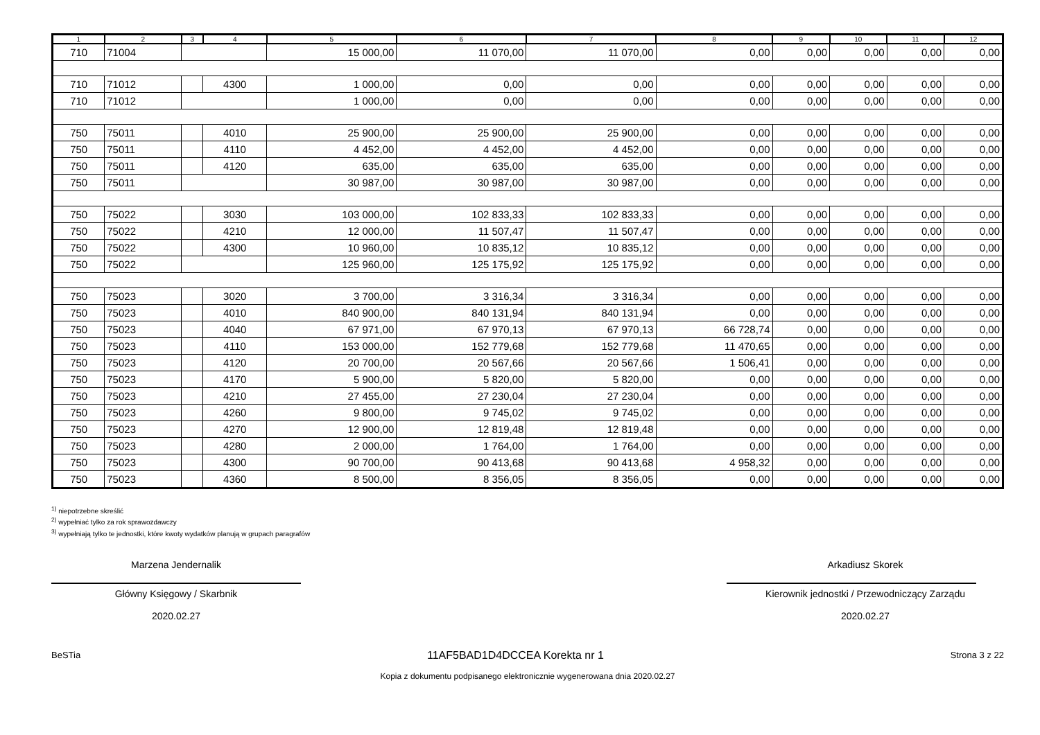| 1 | 2 | 3 | 4 | 5 | 6 | 7 | 8 | 9 | 10 | 11 | 12 |
| --- | --- | --- | --- | --- | --- | --- | --- | --- | --- | --- | --- |
| 710 | 71004 | | | 15 000,00 | 11 070,00 | 11 070,00 | 0,00 | 0,00 | 0,00 | 0,00 | 0,00 |
| 710 | 71012 | | 4300 | 1 000,00 | 0,00 | 0,00 | 0,00 | 0,00 | 0,00 | 0,00 | 0,00 |
| 710 | 71012 | | | 1 000,00 | 0,00 | 0,00 | 0,00 | 0,00 | 0,00 | 0,00 | 0,00 |
| 750 | 75011 | | 4010 | 25 900,00 | 25 900,00 | 25 900,00 | 0,00 | 0,00 | 0,00 | 0,00 | 0,00 |
| 750 | 75011 | | 4110 | 4 452,00 | 4 452,00 | 4 452,00 | 0,00 | 0,00 | 0,00 | 0,00 | 0,00 |
| 750 | 75011 | | 4120 | 635,00 | 635,00 | 635,00 | 0,00 | 0,00 | 0,00 | 0,00 | 0,00 |
| 750 | 75011 | | | 30 987,00 | 30 987,00 | 30 987,00 | 0,00 | 0,00 | 0,00 | 0,00 | 0,00 |
| 750 | 75022 | | 3030 | 103 000,00 | 102 833,33 | 102 833,33 | 0,00 | 0,00 | 0,00 | 0,00 | 0,00 |
| 750 | 75022 | | 4210 | 12 000,00 | 11 507,47 | 11 507,47 | 0,00 | 0,00 | 0,00 | 0,00 | 0,00 |
| 750 | 75022 | | 4300 | 10 960,00 | 10 835,12 | 10 835,12 | 0,00 | 0,00 | 0,00 | 0,00 | 0,00 |
| 750 | 75022 | | | 125 960,00 | 125 175,92 | 125 175,92 | 0,00 | 0,00 | 0,00 | 0,00 | 0,00 |
| 750 | 75023 | | 3020 | 3 700,00 | 3 316,34 | 3 316,34 | 0,00 | 0,00 | 0,00 | 0,00 | 0,00 |
| 750 | 75023 | | 4010 | 840 900,00 | 840 131,94 | 840 131,94 | 0,00 | 0,00 | 0,00 | 0,00 | 0,00 |
| 750 | 75023 | | 4040 | 67 971,00 | 67 970,13 | 67 970,13 | 66 728,74 | 0,00 | 0,00 | 0,00 | 0,00 |
| 750 | 75023 | | 4110 | 153 000,00 | 152 779,68 | 152 779,68 | 11 470,65 | 0,00 | 0,00 | 0,00 | 0,00 |
| 750 | 75023 | | 4120 | 20 700,00 | 20 567,66 | 20 567,66 | 1 506,41 | 0,00 | 0,00 | 0,00 | 0,00 |
| 750 | 75023 | | 4170 | 5 900,00 | 5 820,00 | 5 820,00 | 0,00 | 0,00 | 0,00 | 0,00 | 0,00 |
| 750 | 75023 | | 4210 | 27 455,00 | 27 230,04 | 27 230,04 | 0,00 | 0,00 | 0,00 | 0,00 | 0,00 |
| 750 | 75023 | | 4260 | 9 800,00 | 9 745,02 | 9 745,02 | 0,00 | 0,00 | 0,00 | 0,00 | 0,00 |
| 750 | 75023 | | 4270 | 12 900,00 | 12 819,48 | 12 819,48 | 0,00 | 0,00 | 0,00 | 0,00 | 0,00 |
| 750 | 75023 | | 4280 | 2 000,00 | 1 764,00 | 1 764,00 | 0,00 | 0,00 | 0,00 | 0,00 | 0,00 |
| 750 | 75023 | | 4300 | 90 700,00 | 90 413,68 | 90 413,68 | 4 958,32 | 0,00 | 0,00 | 0,00 | 0,00 |
| 750 | 75023 | | 4360 | 8 500,00 | 8 356,05 | 8 356,05 | 0,00 | 0,00 | 0,00 | 0,00 | 0,00 |
<sup>1)</sup> niepotrzebne skreślić
<sup>2)</sup> wypełniać tylko za rok sprawozdawczy
<sup>3)</sup> wypełniają tylko te jednostki, które kwoty wydatków planują w grupach paragrafów
Marzena Jendernalik
Główny Księgowy / Skarbnik
2020.02.27
Arkadiusz Skorek
Kierownik jednostki / Przewodniczący Zarządu
2020.02.27
BeSTia 11AF5BAD1D4DCCEA Korekta nr 1 Strona 3 z 22
Kopia z dokumentu podpisanego elektronicznie wygenerowana dnia 2020.02.27